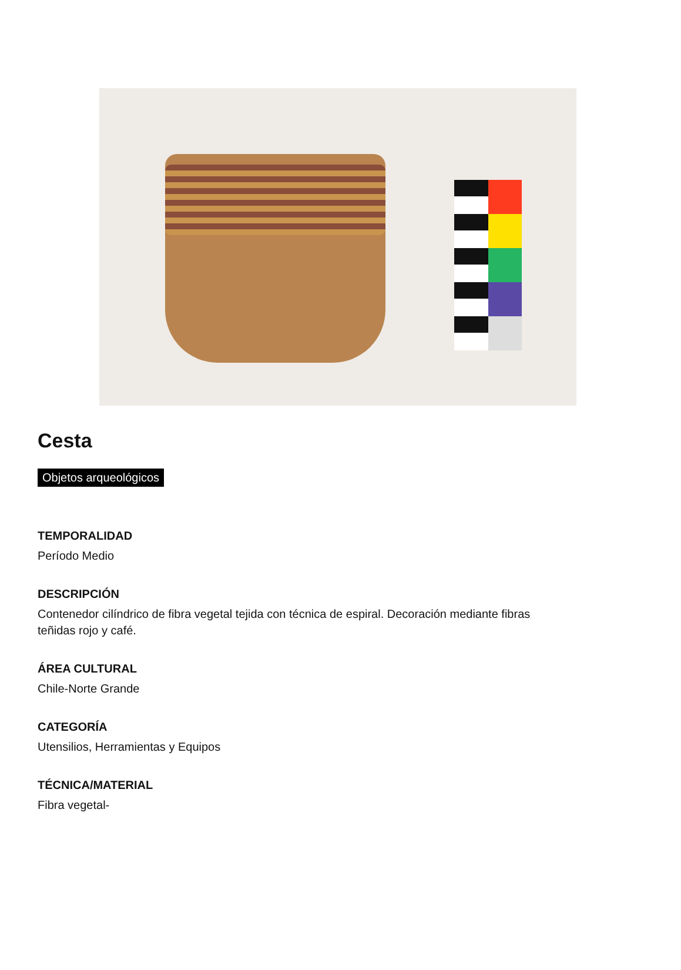Cesta
Objetos arqueológicos
TEMPORALIDAD
Período Medio
DESCRIPCIÓN
Contenedor cilíndrico de fibra vegetal tejida con técnica de espiral. Decoración mediante fibras
teñidas rojo y café.
ÁREA CULTURAL
Chile-Norte Grande
CATEGORÍA
Utensilios, Herramientas y Equipos
TÉCNICA/MATERIAL
Fibra vegetal-